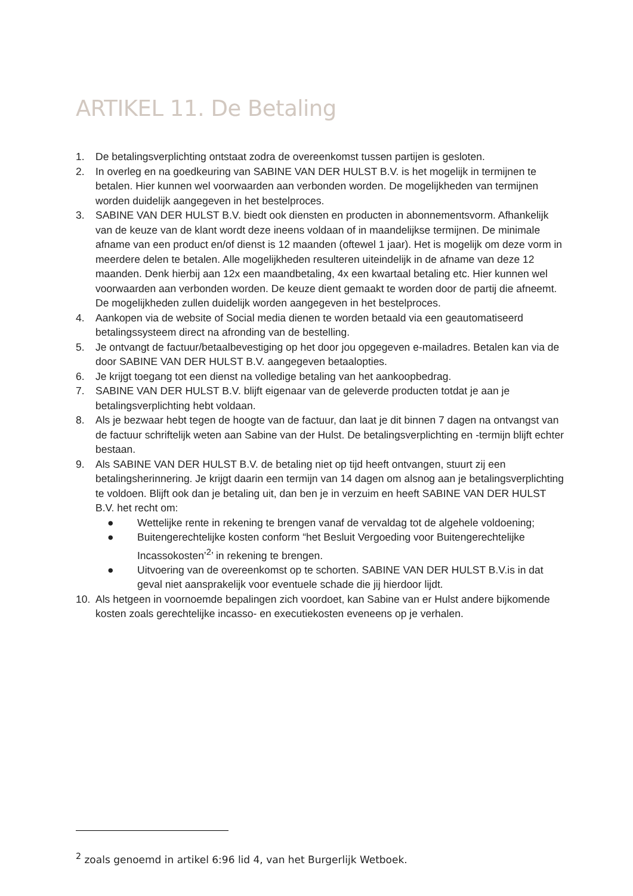ARTIKEL 11. De Betaling
1. De betalingsverplichting ontstaat zodra de overeenkomst tussen partijen is gesloten.
2. In overleg en na goedkeuring van SABINE VAN DER HULST B.V. is het mogelijk in termijnen te betalen. Hier kunnen wel voorwaarden aan verbonden worden. De mogelijkheden van termijnen worden duidelijk aangegeven in het bestelproces.
3. SABINE VAN DER HULST B.V. biedt ook diensten en producten in abonnementsvorm. Afhankelijk van de keuze van de klant wordt deze ineens voldaan of in maandelijkse termijnen. De minimale afname van een product en/of dienst is 12 maanden (oftewel 1 jaar). Het is mogelijk om deze vorm in meerdere delen te betalen. Alle mogelijkheden resulteren uiteindelijk in de afname van deze 12 maanden. Denk hierbij aan 12x een maandbetaling, 4x een kwartaal betaling etc. Hier kunnen wel voorwaarden aan verbonden worden. De keuze dient gemaakt te worden door de partij die afneemt. De mogelijkheden zullen duidelijk worden aangegeven in het bestelproces.
4. Aankopen via de website of Social media dienen te worden betaald via een geautomatiseerd betalingssysteem direct na afronding van de bestelling.
5. Je ontvangt de factuur/betaalbevestiging op het door jou opgegeven e-mailadres. Betalen kan via de door SABINE VAN DER HULST B.V. aangegeven betaalopties.
6. Je krijgt toegang tot een dienst na volledige betaling van het aankoopbedrag.
7. SABINE VAN DER HULST B.V. blijft eigenaar van de geleverde producten totdat je aan je betalingsverplichting hebt voldaan.
8. Als je bezwaar hebt tegen de hoogte van de factuur, dan laat je dit binnen 7 dagen na ontvangst van de factuur schriftelijk weten aan Sabine van der Hulst. De betalingsverplichting en -termijn blijft echter bestaan.
9. Als SABINE VAN DER HULST B.V. de betaling niet op tijd heeft ontvangen, stuurt zij een betalingsherinnering. Je krijgt daarin een termijn van 14 dagen om alsnog aan je betalingsverplichting te voldoen. Blijft ook dan je betaling uit, dan ben je in verzuim en heeft SABINE VAN DER HULST B.V. het recht om:
● Wettelijke rente in rekening te brengen vanaf de vervaldag tot de algehele voldoening;
● Buitengerechtelijke kosten conform “het Besluit Vergoeding voor Buitengerechtelijke Incassokosten’<sup>2</sup>’ in rekening te brengen.
● Uitvoering van de overeenkomst op te schorten. SABINE VAN DER HULST B.V.is in dat geval niet aansprakelijk voor eventuele schade die jij hierdoor lijdt.
10. Als hetgeen in voornoemde bepalingen zich voordoet, kan Sabine van er Hulst andere bijkomende kosten zoals gerechtelijke incasso- en executiekosten eveneens op je verhalen.
<sup>2</sup> zoals genoemd in artikel 6:96 lid 4, van het Burgerlijk Wetboek.